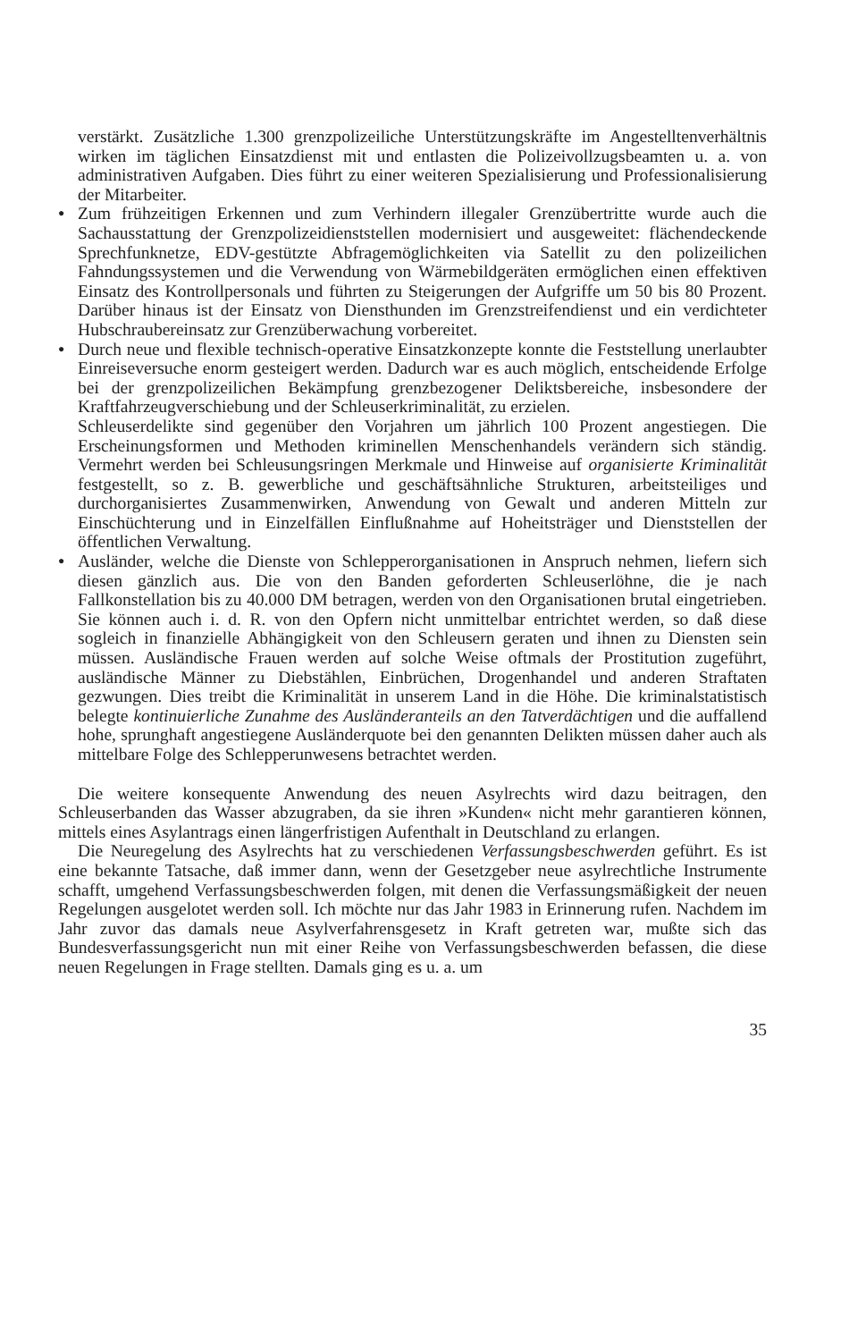verstärkt. Zusätzliche 1.300 grenzpolizeiliche Unterstützungskräfte im Angestellten­verhältnis wirken im täglichen Einsatzdienst mit und entlasten die Polizeivollzugsbe­amten u. a. von administrativen Aufgaben. Dies führt zu einer weiteren Spezialisierung und Professionalisierung der Mitarbeiter.
● Zum frühzeitigen Erkennen und zum Verhindern illegaler Grenzübertritte wurde auch die Sachausstattung der Grenzpolizeidienststellen modernisiert und ausgeweitet: flä­chendeckende Sprechfunknetze, EDV-gestützte Abfragemöglichkeiten via Satellit zu den polizeilichen Fahndungssystemen und die Verwendung von Wärmebildgeräten ermöglichen einen effektiven Einsatz des Kontrollpersonals und führten zu Steigerun­gen der Aufgriffe um 50 bis 80 Prozent. Darüber hinaus ist der Einsatz von Diensthun­den im Grenzstreifendienst und ein verdichteter Hubschraubereinsatz zur Grenzüber­wachung vorbereitet.
● Durch neue und flexible technisch-operative Einsatzkonzepte konnte die Feststellung unerlaubter Einreiseversuche enorm gesteigert werden. Dadurch war es auch möglich, entscheidende Erfolge bei der grenzpolizeilichen Bekämpfung grenzbezogener Deliktsbereiche, insbesondere der Kraftfahrzeugverschiebung und der Schleuserkri­minalität, zu erzielen.
Schleuserdelikte sind gegenüber den Vorjahren um jährlich 100 Prozent angestiegen. Die Erscheinungsformen und Methoden kriminellen Menschenhandels verändern sich ständig. Vermehrt werden bei Schleusungsringen Merkmale und Hinweise auf organi­sierte Kriminalität festgestellt, so z. B. gewerbliche und geschäftsähnliche Strukturen, arbeitsteiliges und durchorganisiertes Zusammenwirken, Anwendung von Gewalt und anderen Mitteln zur Einschüchterung und in Einzelfällen Einflußnahme auf Hoheits­träger und Dienststellen der öffentlichen Verwaltung.
● Ausländer, welche die Dienste von Schlepperorganisationen in Anspruch nehmen, lie­fern sich diesen gänzlich aus. Die von den Banden geforderten Schleuserlöhne, die je nach Fallkonstellation bis zu 40.000 DM betragen, werden von den Organisationen brutal eingetrieben. Sie können auch i. d. R. von den Opfern nicht unmittelbar entrich­tet werden, so daß diese sogleich in finanzielle Abhängigkeit von den Schleusern gera­ten und ihnen zu Diensten sein müssen. Ausländische Frauen werden auf solche Weise oftmals der Prostitution zugeführt, ausländische Männer zu Diebstählen, Einbrüchen, Drogenhandel und anderen Straftaten gezwungen. Dies treibt die Kriminalität in unserem Land in die Höhe. Die kriminalstatistisch belegte kontinuierliche Zunahme des Ausländeranteils an den Tatverdächtigen und die auffallend hohe, sprunghaft ange­stiegene Ausländerquote bei den genannten Delikten müssen daher auch als mittel­bare Folge des Schlepperunwesens betrachtet werden.
Die weitere konsequente Anwendung des neuen Asylrechts wird dazu beitragen, den Schleuserbanden das Wasser abzugraben, da sie ihren »Kunden« nicht mehr garantieren können, mittels eines Asylantrags einen längerfristigen Aufenthalt in Deutschland zu erlangen.
Die Neuregelung des Asylrechts hat zu verschiedenen Verfassungsbeschwerden geführt. Es ist eine bekannte Tatsache, daß immer dann, wenn der Gesetzgeber neue asyl­rechtliche Instrumente schafft, umgehend Verfassungsbeschwerden folgen, mit denen die Verfassungsmäßigkeit der neuen Regelungen ausgelotet werden soll. Ich möchte nur das Jahr 1983 in Erinnerung rufen. Nachdem im Jahr zuvor das damals neue Asylverfahrens­gesetz in Kraft getreten war, mußte sich das Bundesverfassungsgericht nun mit einer Reihe von Verfassungsbeschwerden befassen, die diese neuen Regelungen in Frage stell­ten. Damals ging es u. a. um
35